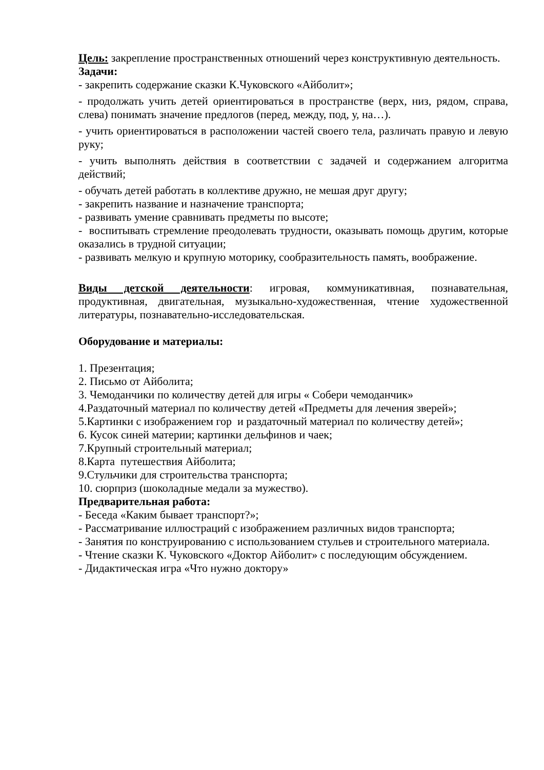Цель: закрепление пространственных отношений через конструктивную деятельность.
Задачи:
- закрепить содержание сказки К.Чуковского «Айболит»;
- продолжать учить детей ориентироваться в пространстве (верх, низ, рядом, справа, слева) понимать значение предлогов (перед, между, под, у, на…).
- учить ориентироваться в расположении частей своего тела, различать правую и левую руку;
- учить выполнять действия в соответствии с задачей и содержанием алгоритма действий;
- обучать детей работать в коллективе дружно, не мешая друг другу;
- закрепить название и назначение транспорта;
- развивать умение сравнивать предметы по высоте;
- воспитывать стремление преодолевать трудности, оказывать помощь другим, которые оказались в трудной ситуации;
- развивать мелкую и крупную моторику, сообразительность память, воображение.
Виды детской деятельности: игровая, коммуникативная, познавательная, продуктивная, двигательная, музыкально-художественная, чтение художественной литературы, познавательно-исследовательская.
Оборудование и материалы:
1. Презентация;
2. Письмо от Айболита;
3. Чемоданчики по количеству детей для игры « Собери чемоданчик»
4.Раздаточный материал по количеству детей «Предметы для лечения зверей»;
5.Картинки с изображением гор и раздаточный материал по количеству детей»;
6. Кусок синей материи; картинки дельфинов и чаек;
7.Крупный строительный материал;
8.Карта путешествия Айболита;
9.Стульчики для строительства транспорта;
10. сюрприз (шоколадные медали за мужество).
Предварительная работа:
- Беседа «Каким бывает транспорт?»;
- Рассматривание иллюстраций с изображением различных видов транспорта;
- Занятия по конструированию с использованием стульев и строительного материала.
- Чтение сказки К. Чуковского «Доктор Айболит» с последующим обсуждением.
- Дидактическая игра «Что нужно доктору»